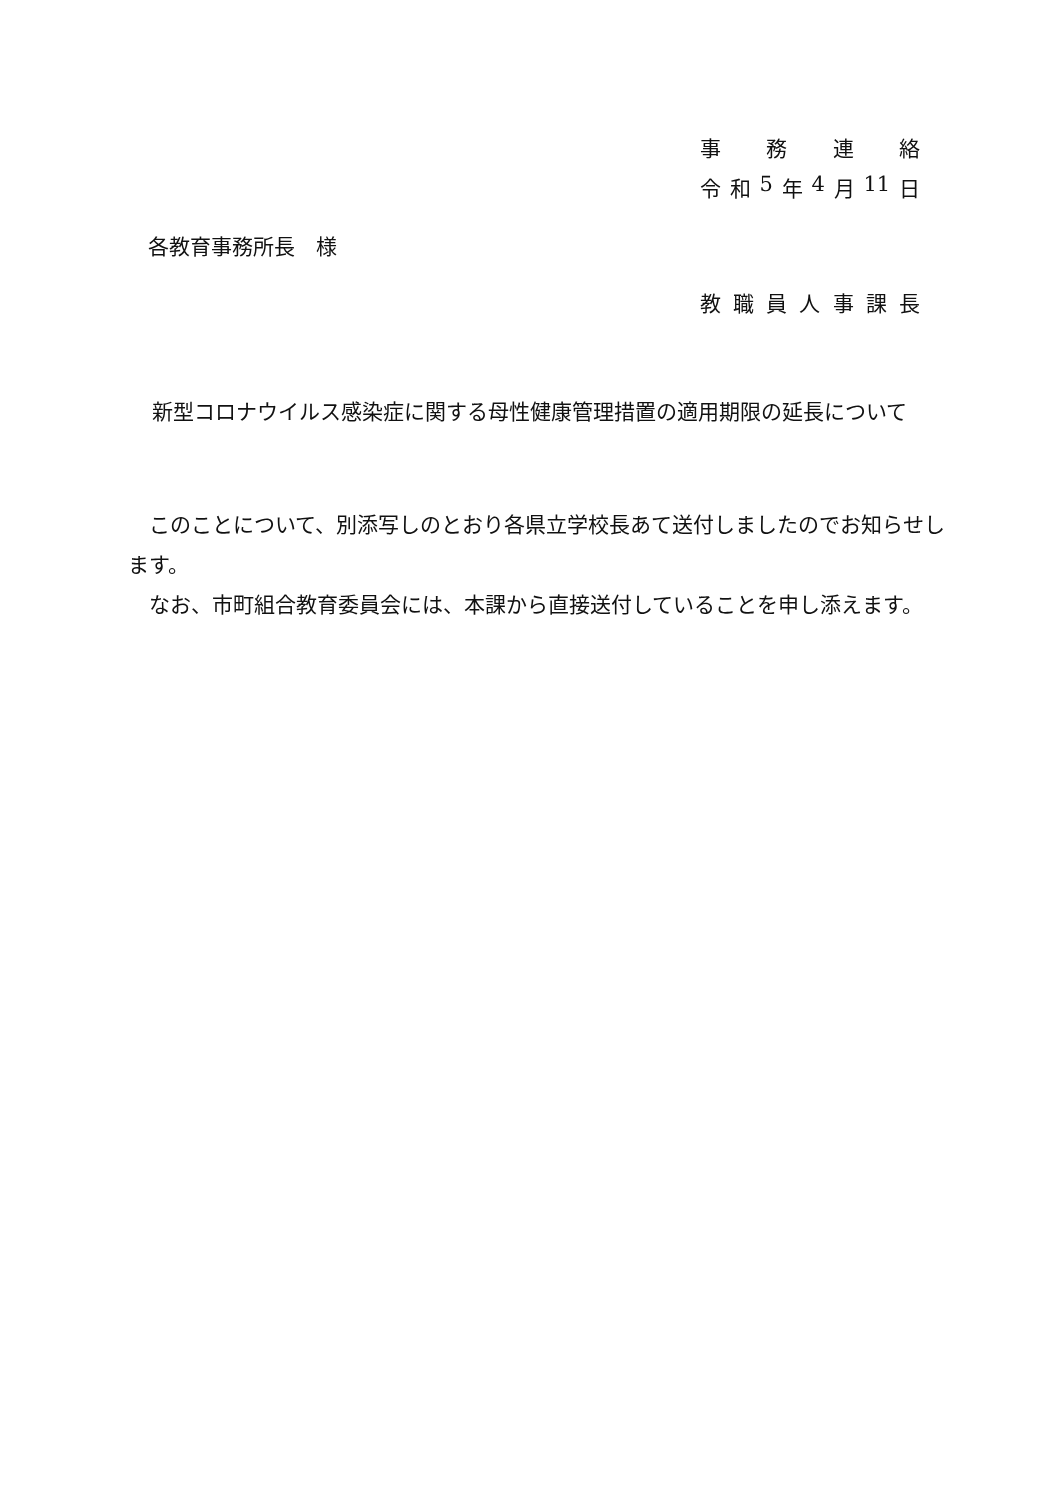事務連絡
令和 5 年 4 月 11 日
各教育事務所長　様
教職員人事課長
新型コロナウイルス感染症に関する母性健康管理措置の適用期限の延長について
　このことについて、別添写しのとおり各県立学校長あて送付しましたのでお知らせします。
　なお、市町組合教育委員会には、本課から直接送付していることを申し添えます。